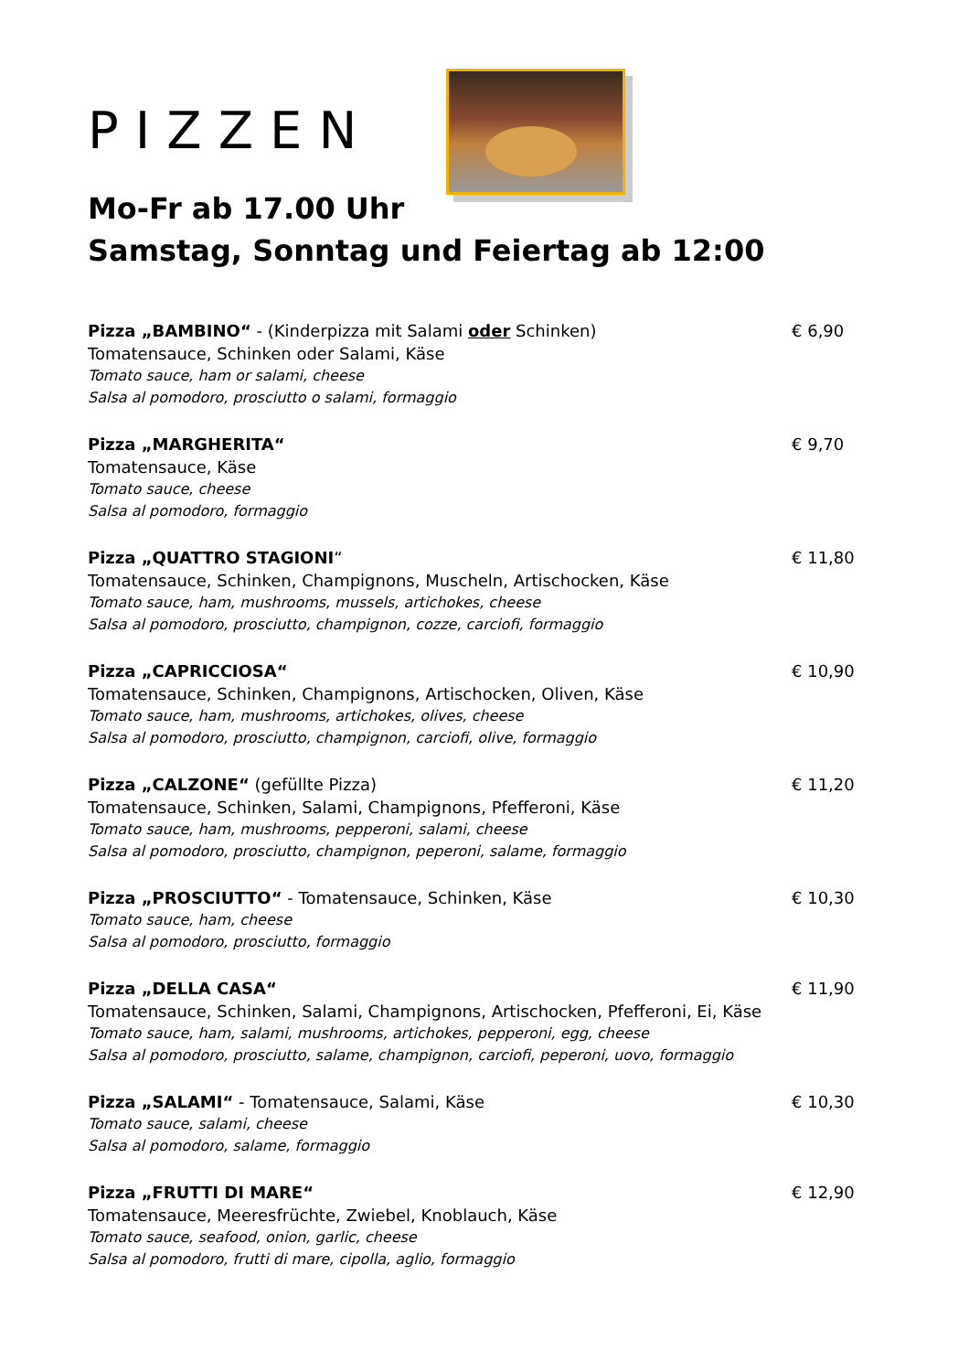PIZZEN
Mo-Fr ab 17.00 Uhr
Samstag, Sonntag und Feiertag ab 12:00
Pizza „BAMBINO“ - (Kinderpizza mit Salami oder Schinken)
Tomatensauce, Schinken oder Salami, Käse
Tomato sauce, ham or salami, cheese
Salsa al pomodoro, prosciutto o salami, formaggio
€ 6,90
Pizza „MARGHERITA“
Tomatensauce, Käse
Tomato sauce, cheese
Salsa al pomodoro, formaggio
€ 9,70
Pizza „QUATTRO STAGIONI“
Tomatensauce, Schinken, Champignons, Muscheln, Artischocken, Käse
Tomato sauce, ham, mushrooms, mussels, artichokes, cheese
Salsa al pomodoro, prosciutto, champignon, cozze, carciofi, formaggio
€ 11,80
Pizza „CAPRICCIOSA“
Tomatensauce, Schinken, Champignons, Artischocken, Oliven, Käse
Tomato sauce, ham, mushrooms, artichokes, olives, cheese
Salsa al pomodoro, prosciutto, champignon, carciofi, olive, formaggio
€ 10,90
Pizza „CALZONE“ (gefüllte Pizza)
Tomatensauce, Schinken, Salami, Champignons, Pfefferoni, Käse
Tomato sauce, ham, mushrooms, pepperoni, salami, cheese
Salsa al pomodoro, prosciutto, champignon, peperoni, salame, formaggio
€ 11,20
Pizza „PROSCIUTTO“ - Tomatensauce, Schinken, Käse
Tomato sauce, ham, cheese
Salsa al pomodoro, prosciutto, formaggio
€ 10,30
Pizza „DELLA CASA“
Tomatensauce, Schinken, Salami, Champignons, Artischocken, Pfefferoni, Ei, Käse
Tomato sauce, ham, salami, mushrooms, artichokes, pepperoni, egg, cheese
Salsa al pomodoro, prosciutto, salame, champignon, carciofi, peperoni, uovo, formaggio
€ 11,90
Pizza „SALAMI“ - Tomatensauce, Salami, Käse
Tomato sauce, salami, cheese
Salsa al pomodoro, salame, formaggio
€ 10,30
Pizza „FRUTTI DI MARE“
Tomatensauce, Meeresfrüchte, Zwiebel, Knoblauch, Käse
Tomato sauce, seafood, onion, garlic, cheese
Salsa al pomodoro, frutti di mare, cipolla, aglio, formaggio
€ 12,90